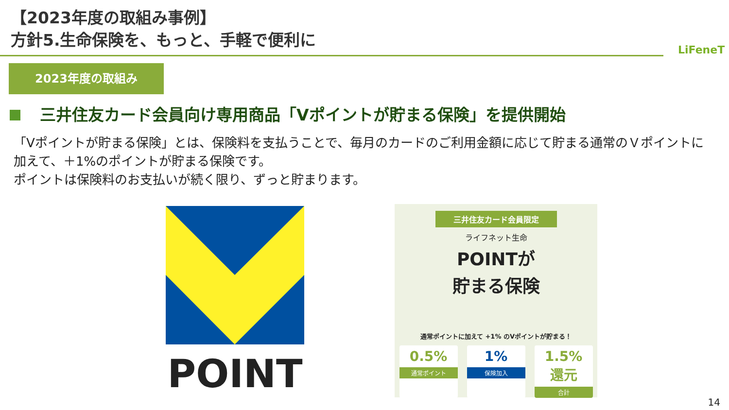【2023年度の取組み事例】
方針5.生命保険を、もっと、手軽で便利に
LiFeneT
2023年度の取組み
三井住友カード会員向け専用商品「Vポイントが貯まる保険」を提供開始
「Vポイントが貯まる保険」とは、保険料を支払うことで、毎月のカードのご利用金額に応じて貯まる通常のＶポイントに加えて、＋1%のポイントが貯まる保険です。
ポイントは保険料のお支払いが続く限り、ずっと貯まります。
POINT
三井住友カード会員限定
ライフネット生命
POINTが
貯まる保険
通常ポイントに加えて +1% のVポイントが貯まる！
0.5%
通常ポイント
1%
保険加入
1.5% 還元
合計
14